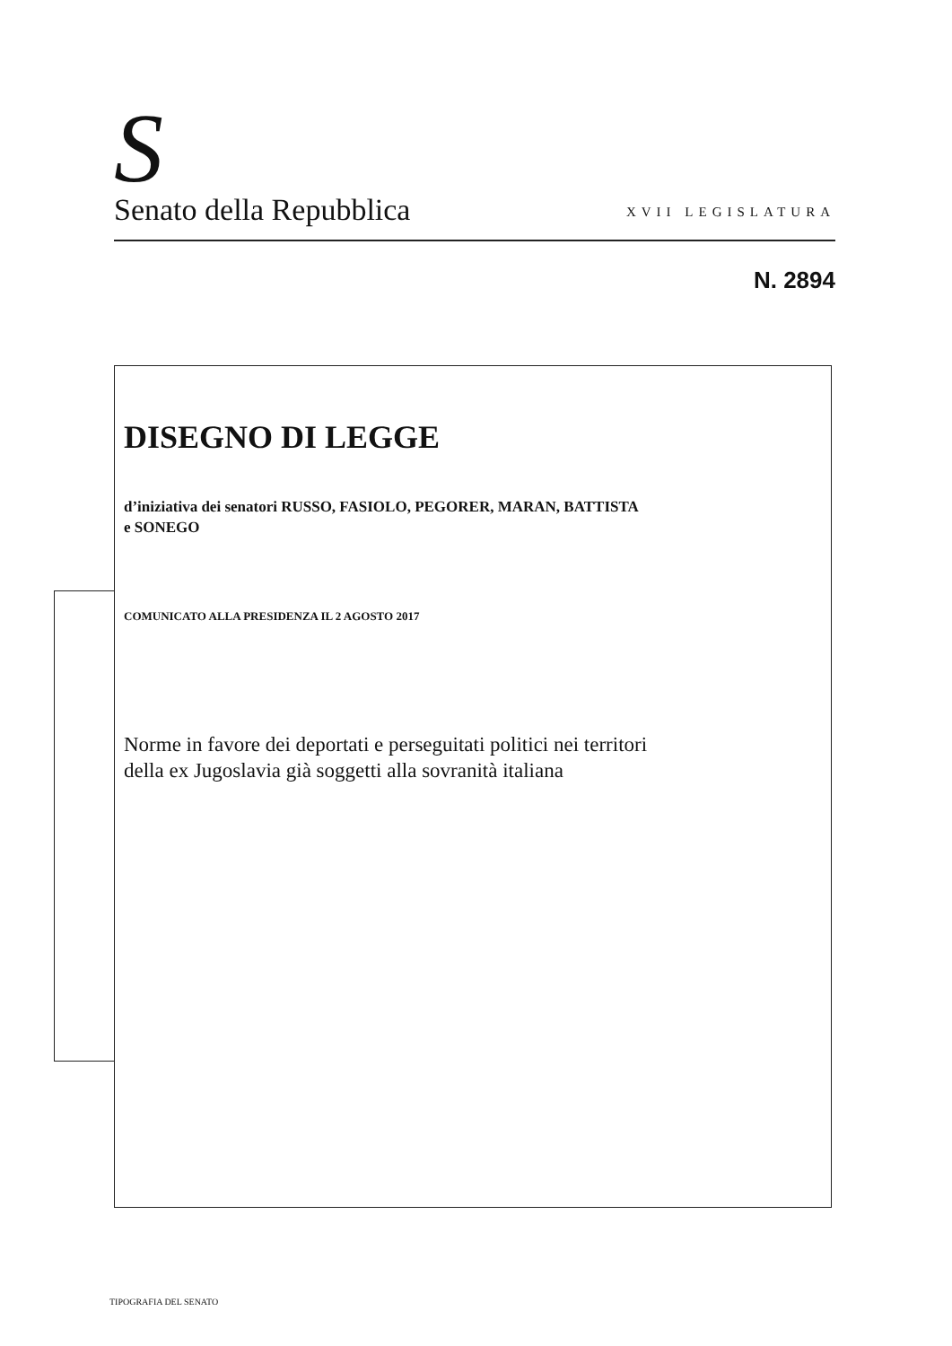S
Senato della Repubblica XVII LEGISLATURA
N. 2894
DISEGNO DI LEGGE
d’iniziativa dei senatori RUSSO, FASIOLO, PEGORER, MARAN, BATTISTA
e SONEGO
COMUNICATO ALLA PRESIDENZA IL 2 AGOSTO 2017
Norme in favore dei deportati e perseguitati politici nei territori
della ex Jugoslavia già soggetti alla sovranità italiana
TIPOGRAFIA DEL SENATO